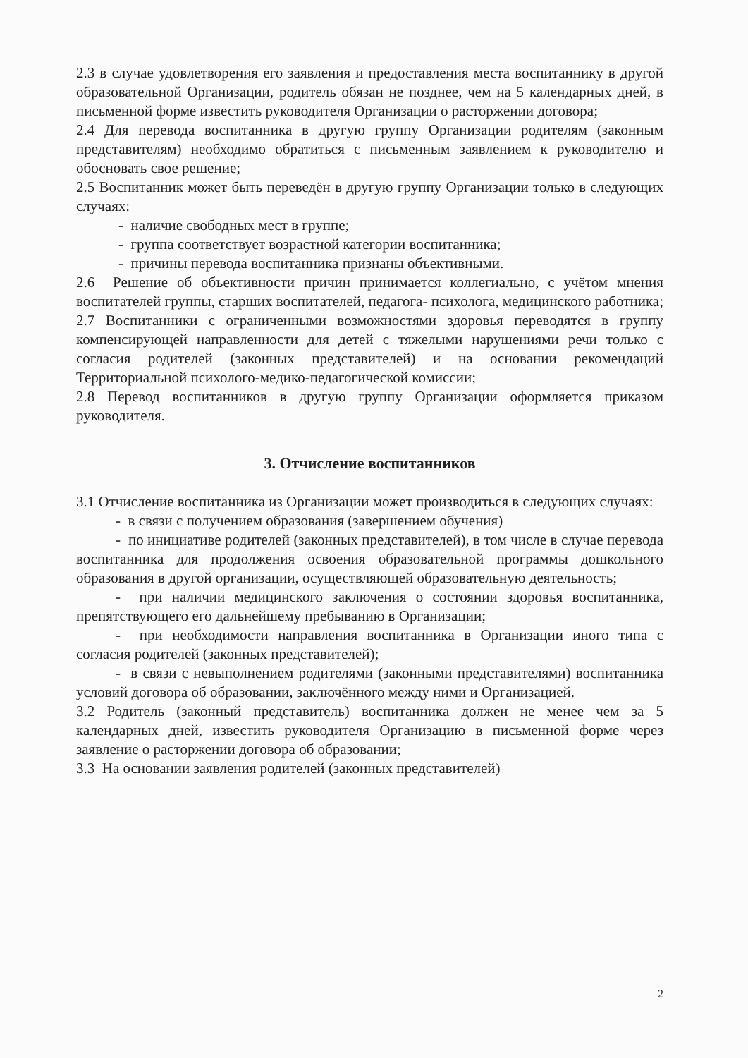2.3 в случае удовлетворения его заявления и предоставления места воспитаннику в другой образовательной Организации, родитель обязан не позднее, чем на 5 календарных дней, в письменной форме известить руководителя Организации о расторжении договора;
2.4 Для перевода воспитанника в другую группу Организации родителям (законным представителям) необходимо обратиться с письменным заявлением к руководителю и обосновать свое решение;
2.5 Воспитанник может быть переведён в другую группу Организации только в следующих случаях:
- наличие свободных мест в группе;
- группа соответствует возрастной категории воспитанника;
- причины перевода воспитанника признаны объективными.
2.6 Решение об объективности причин принимается коллегиально, с учётом мнения воспитателей группы, старших воспитателей, педагога- психолога, медицинского работника;
2.7 Воспитанники с ограниченными возможностями здоровья переводятся в группу компенсирующей направленности для детей с тяжелыми нарушениями речи только с согласия родителей (законных представителей) и на основании рекомендаций Территориальной психолого-медико-педагогической комиссии;
2.8 Перевод воспитанников в другую группу Организации оформляется приказом руководителя.
3. Отчисление воспитанников
3.1 Отчисление воспитанника из Организации может производиться в следующих случаях:
- в связи с получением образования (завершением обучения)
- по инициативе родителей (законных представителей), в том числе в случае перевода воспитанника для продолжения освоения образовательной программы дошкольного образования в другой организации, осуществляющей образовательную деятельность;
- при наличии медицинского заключения о состоянии здоровья воспитанника, препятствующего его дальнейшему пребыванию в Организации;
- при необходимости направления воспитанника в Организации иного типа с согласия родителей (законных представителей);
- в связи с невыполнением родителями (законными представителями) воспитанника условий договора об образовании, заключённого между ними и Организацией.
3.2 Родитель (законный представитель) воспитанника должен не менее чем за 5 календарных дней, известить руководителя Организацию в письменной форме через заявление о расторжении договора об образовании;
3.3 На основании заявления родителей (законных представителей)
2